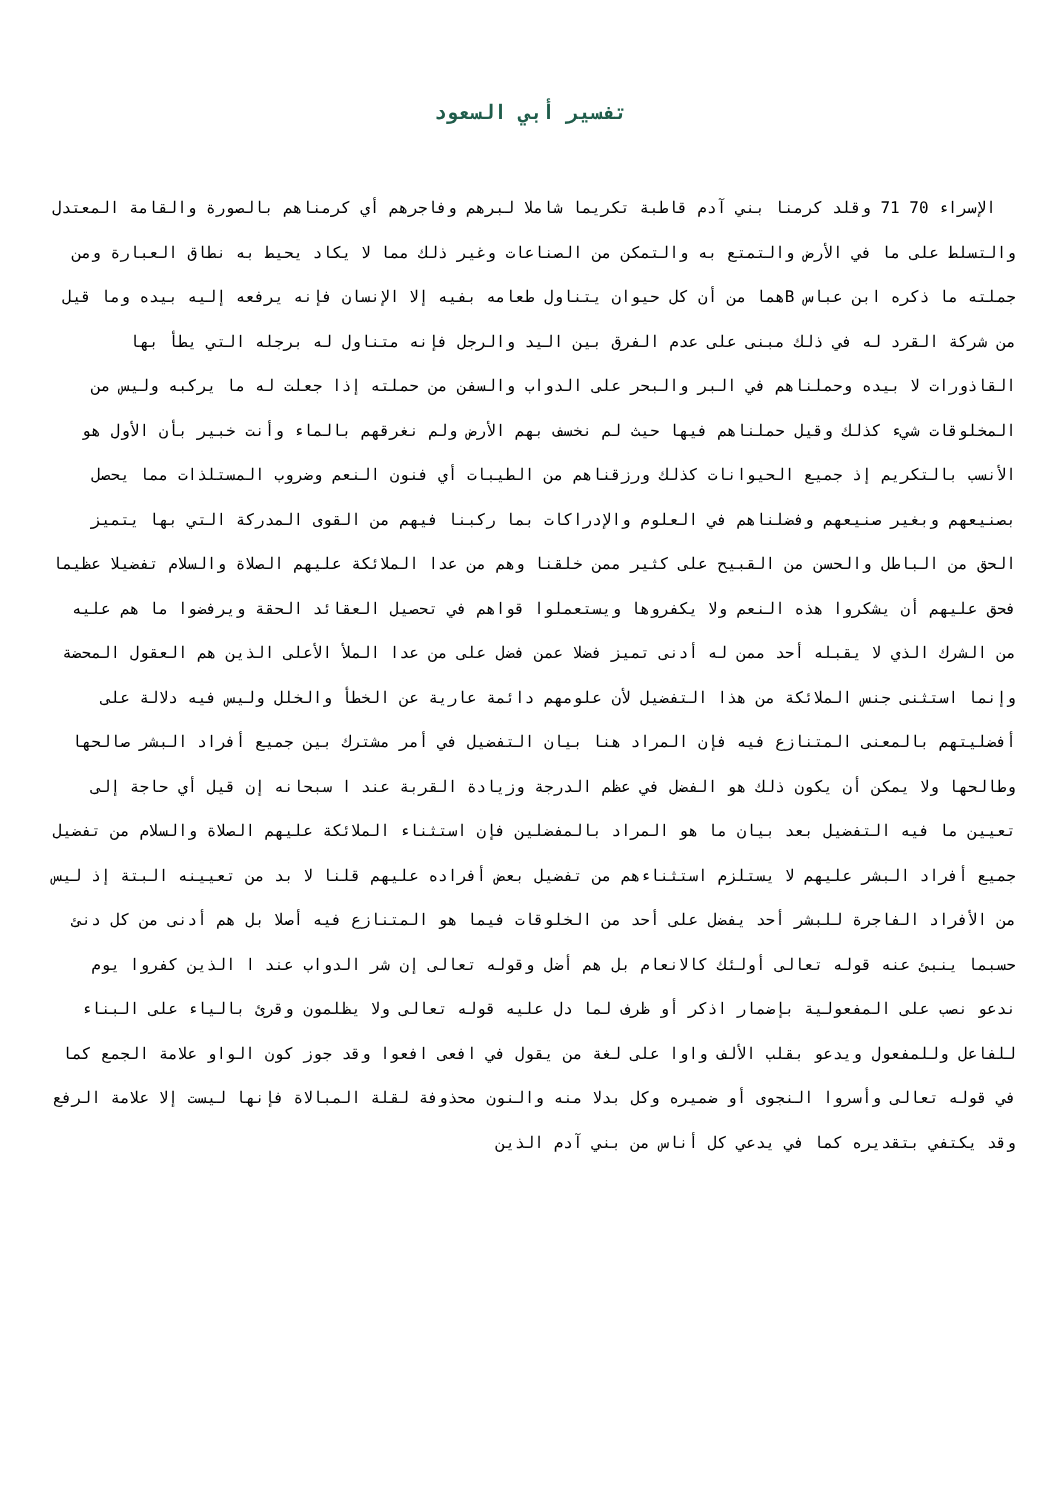تفسير أبي السعود
الإسراء 70 71 وقلد كرمنا بني آدم قاطبة تكريما شاملا لبرهم وفاجرهم أي كرمناهم بالصورة والقامة المعتدل والتسلط على ما في الأرض والتمتع به والتمكن من الصناعات وغير ذلك مما لا يكاد يحيط به نطاق العبارة ومن جملته ما ذكره ابن عباس Bهما من أن كل حيوان يتناول طعامه بفيه إلا الإنسان فإنه يرفعه إليه بيده وما قيل من شركة القرد له في ذلك مبنى على عدم الفرق بين اليد والرجل فإنه متناول له برجله التي يطأ بها القاذورات لا بيده وحملناهم في البر والبحر على الدواب والسفن من حملته إذا جعلت له ما يركبه وليس من المخلوقات شيء كذلك وقيل حملناهم فيها حيث لم نخسف بهم الأرض ولم نغرقهم بالماء وأنت خبير بأن الأول هو الأنسب بالتكريم إذ جميع الحيوانات كذلك ورزقناهم من الطيبات أي فنون النعم وضروب المستلذات مما يحصل بصنيعهم وبغير صنيعهم وفضلناهم في العلوم والإدراكات بما ركبنا فيهم من القوى المدركة التي بها يتميز الحق من الباطل والحسن من القبيح على كثير ممن خلقنا وهم من عدا الملائكة عليهم الصلاة والسلام تفضيلا عظيما فحق عليهم أن يشكروا هذه النعم ولا يكفروها ويستعملوا قواهم في تحصيل العقائد الحقة ويرفضوا ما هم عليه من الشرك الذي لا يقبله أحد ممن له أدنى تميز فضلا عمن فضل على من عدا الملأ الأعلى الذين هم العقول المحضة وإنما استثنى جنس الملائكة من هذا التفضيل لأن علومهم دائمة عارية عن الخطأ والخلل وليس فيه دلالة على أفضليتهم بالمعنى المتنازع فيه فإن المراد هنا بيان التفضيل في أمر مشترك بين جميع أفراد البشر صالحها وطالحها ولا يمكن أن يكون ذلك هو الفضل في عظم الدرجة وزيادة القربة عند ا سبحانه إن قيل أي حاجة إلى تعيين ما فيه التفضيل بعد بيان ما هو المراد بالمفضلين فإن استثناء الملائكة عليهم الصلاة والسلام من تفضيل جميع أفراد البشر عليهم لا يستلزم استثناءهم من تفضيل بعض أفراده عليهم قلنا لا بد من تعيينه البتة إذ ليس من الأفراد الفاجرة للبشر أحد يفضل على أحد من الخلوقات فيما هو المتنازع فيه أصلا بل هم أدنى من كل دنئ حسبما ينبئ عنه قوله تعالى أولئك كالانعام بل هم أضل وقوله تعالى إن شر الدواب عند ا الذين كفروا يوم ندعو نصب على المفعولية بإضمار اذكر أو ظرف لما دل عليه قوله تعالى ولا يظلمون وقرئ بالياء على البناء للفاعل وللمفعول ويدعو بقلب الألف واوا على لغة من يقول في افعى افعوا وقد جوز كون الواو علامة الجمع كما في قوله تعالى وأسروا النجوى أو ضميره وكل بدلا منه والنون محذوفة لقلة المبالاة فإنها ليست إلا علامة الرفع وقد يكتفي بتقديره كما في يدعي كل أناس من بني آدم الذين